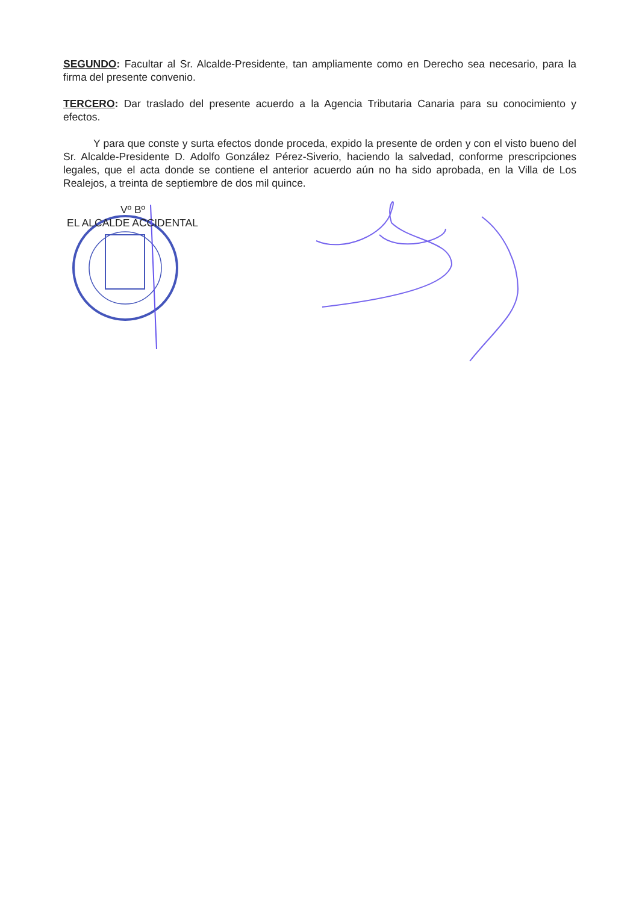SEGUNDO: Facultar al Sr. Alcalde-Presidente, tan ampliamente como en Derecho sea necesario, para la firma del presente convenio.
TERCERO: Dar traslado del presente acuerdo a la Agencia Tributaria Canaria para su conocimiento y efectos.
Y para que conste y surta efectos donde proceda, expido la presente de orden y con el visto bueno del Sr. Alcalde-Presidente D. Adolfo González Pérez-Siverio, haciendo la salvedad, conforme prescripciones legales, que el acta donde se contiene el anterior acuerdo aún no ha sido aprobada, en la Villa de Los Realejos, a treinta de septiembre de dos mil quince.
Vº Bº
EL ALCALDE ACCIDENTAL